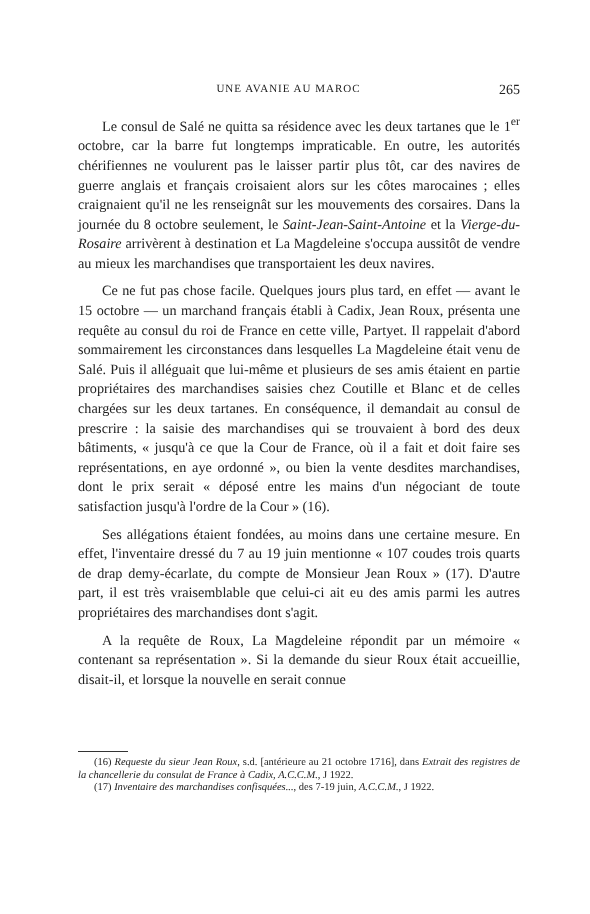UNE AVANIE AU MAROC 265
Le consul de Salé ne quitta sa résidence avec les deux tartanes que le 1<sup>er</sup> octobre, car la barre fut longtemps impraticable. En outre, les autorités chérifiennes ne voulurent pas le laisser partir plus tôt, car des navires de guerre anglais et français croisaient alors sur les côtes marocaines ; elles craignaient qu'il ne les renseignât sur les mouvements des corsaires. Dans la journée du 8 octobre seulement, le Saint-Jean-Saint-Antoine et la Vierge-du-Rosaire arrivèrent à destination et La Magdeleine s'occupa aussitôt de vendre au mieux les marchandises que transportaient les deux navires.
Ce ne fut pas chose facile. Quelques jours plus tard, en effet — avant le 15 octobre — un marchand français établi à Cadix, Jean Roux, présenta une requête au consul du roi de France en cette ville, Partyet. Il rappelait d'abord sommairement les circonstances dans lesquelles La Magdeleine était venu de Salé. Puis il alléguait que lui-même et plusieurs de ses amis étaient en partie propriétaires des marchandises saisies chez Coutille et Blanc et de celles chargées sur les deux tartanes. En conséquence, il demandait au consul de prescrire : la saisie des marchandises qui se trouvaient à bord des deux bâtiments, « jusqu'à ce que la Cour de France, où il a fait et doit faire ses représentations, en aye ordonné », ou bien la vente desdites marchandises, dont le prix serait « déposé entre les mains d'un négociant de toute satisfaction jusqu'à l'ordre de la Cour » (16).
Ses allégations étaient fondées, au moins dans une certaine mesure. En effet, l'inventaire dressé du 7 au 19 juin mentionne « 107 coudes trois quarts de drap demy-écarlate, du compte de Monsieur Jean Roux » (17). D'autre part, il est très vraisemblable que celui-ci ait eu des amis parmi les autres propriétaires des marchandises dont s'agit.
A la requête de Roux, La Magdeleine répondit par un mémoire « contenant sa représentation ». Si la demande du sieur Roux était accueillie, disait-il, et lorsque la nouvelle en serait connue
(16) Requeste du sieur Jean Roux, s.d. [antérieure au 21 octobre 1716], dans Extrait des registres de la chancellerie du consulat de France à Cadix, A.C.C.M., J 1922.
(17) Inventaire des marchandises confisquées..., des 7-19 juin, A.C.C.M., J 1922.